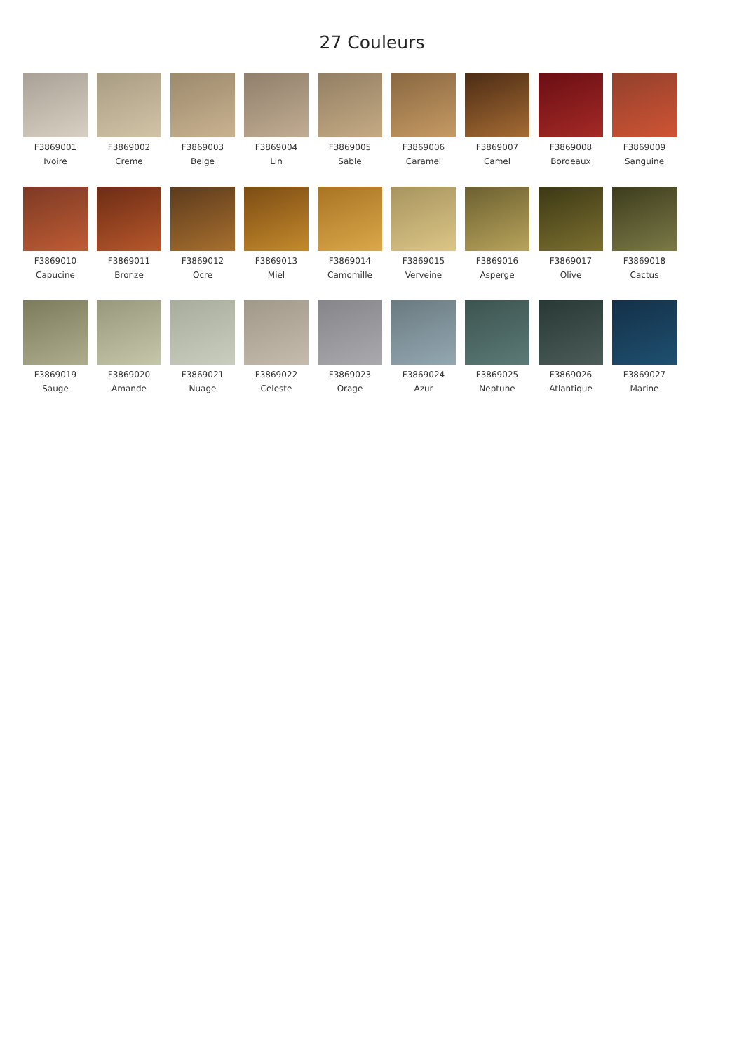27 Couleurs
F3869001
Ivoire
F3869002
Creme
F3869003
Beige
F3869004
Lin
F3869005
Sable
F3869006
Caramel
F3869007
Camel
F3869008
Bordeaux
F3869009
Sanguine
F3869010
Capucine
F3869011
Bronze
F3869012
Ocre
F3869013
Miel
F3869014
Camomille
F3869015
Verveine
F3869016
Asperge
F3869017
Olive
F3869018
Cactus
F3869019
Sauge
F3869020
Amande
F3869021
Nuage
F3869022
Celeste
F3869023
Orage
F3869024
Azur
F3869025
Neptune
F3869026
Atlantique
F3869027
Marine